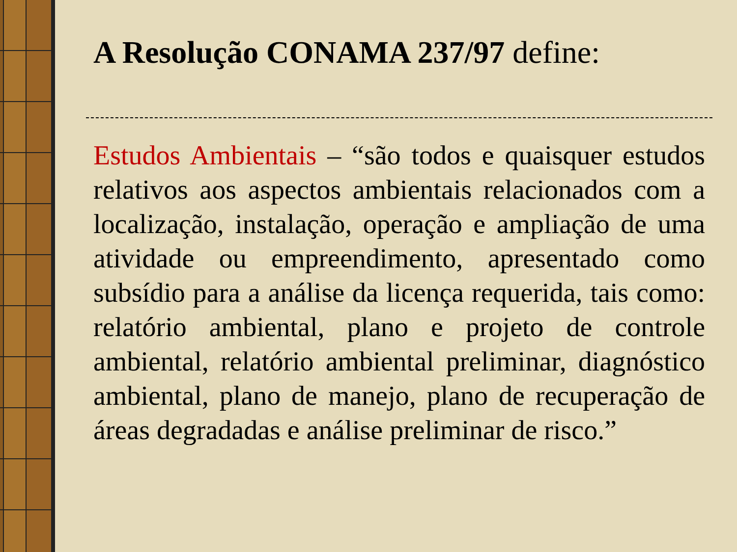A Resolução CONAMA 237/97 define:
Estudos Ambientais – “são todos e quaisquer estudos relativos aos aspectos ambientais relacionados com a localização, instalação, operação e ampliação de uma atividade ou empreendimento, apresentado como subsídio para a análise da licença requerida, tais como: relatório ambiental, plano e projeto de controle ambiental, relatório ambiental preliminar, diagnóstico ambiental, plano de manejo, plano de recuperação de áreas degradadas e análise preliminar de risco.”